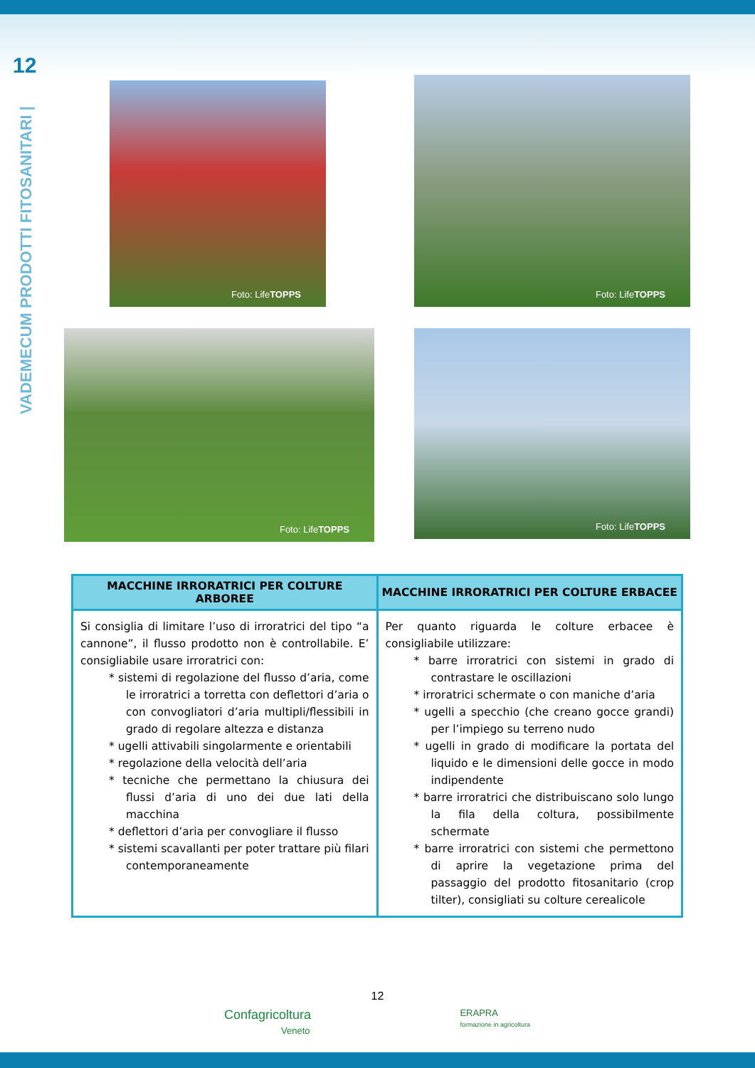12
VADEMECUM PRODOTTI FITOSANITARI |
Foto: Life TOPPS
Foto: Life TOPPS
Foto: Life TOPPS
Foto: Life TOPPS
| MACCHINE IRRORATRICI PER COLTURE ARBOREE | MACCHINE IRRORATRICI PER COLTURE ERBACEE |
| --- | --- |
| Si consiglia di limitare l’uso di irroratrici del tipo “a cannone”, il flusso prodotto non è controllabile. E’ consigliabile usare irroratrici con: * sistemi di regolazione del flusso d’aria, come le irroratrici a torretta con deflettori d’aria o con convogliatori d’aria multipli/flessibili in grado di regolare altezza e distanza * ugelli attivabili singolarmente e orientabili * regolazione della velocità dell’aria * tecniche che permettano la chiusura dei flussi d’aria di uno dei due lati della macchina * deflettori d’aria per convogliare il flusso * sistemi scavallanti per poter trattare più filari contemporaneamente | Per quanto riguarda le colture erbacee è consigliabile utilizzare: * barre irroratrici con sistemi in grado di contrastare le oscillazioni * irroratrici schermate o con maniche d’aria * ugelli a specchio (che creano gocce grandi) per l’impiego su terreno nudo * ugelli in grado di modificare la portata del liquido e le dimensioni delle gocce in modo indipendente * barre irroratrici che distribuiscano solo lungo la fila della coltura, possibilmente schermate * barre irroratrici con sistemi che permettono di aprire la vegetazione prima del passaggio del prodotto fitosanitario (crop tilter), consigliati su colture cerealicole |
12
Confagricoltura
Veneto
ERAPRA
formazione in agricoltura